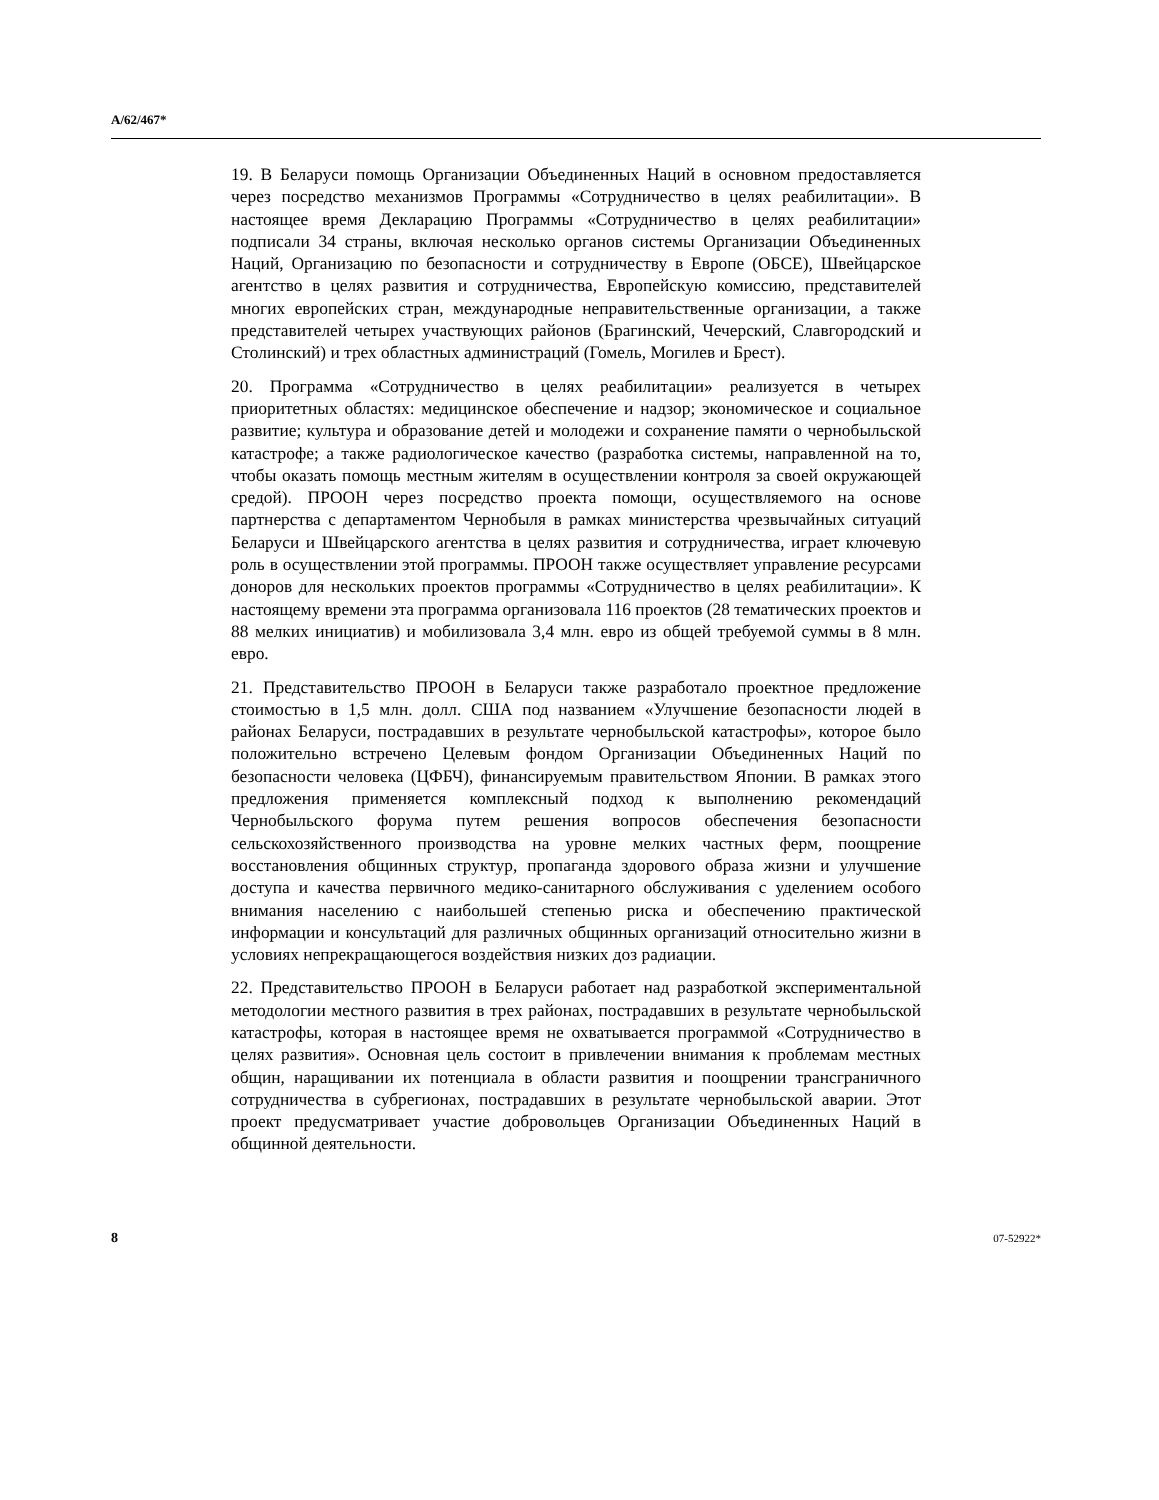A/62/467*
19. В Беларуси помощь Организации Объединенных Наций в основном предоставляется через посредство механизмов Программы «Сотрудничество в целях реабилитации». В настоящее время Декларацию Программы «Сотрудничество в целях реабилитации» подписали 34 страны, включая несколько органов системы Организации Объединенных Наций, Организацию по безопасности и сотрудничеству в Европе (ОБСЕ), Швейцарское агентство в целях развития и сотрудничества, Европейскую комиссию, представителей многих европейских стран, международные неправительственные организации, а также представителей четырех участвующих районов (Брагинский, Чечерский, Славгородский и Столинский) и трех областных администраций (Гомель, Могилев и Брест).
20. Программа «Сотрудничество в целях реабилитации» реализуется в четырех приоритетных областях: медицинское обеспечение и надзор; экономическое и социальное развитие; культура и образование детей и молодежи и сохранение памяти о чернобыльской катастрофе; а также радиологическое качество (разработка системы, направленной на то, чтобы оказать помощь местным жителям в осуществлении контроля за своей окружающей средой). ПРООН через посредство проекта помощи, осуществляемого на основе партнерства с департаментом Чернобыля в рамках министерства чрезвычайных ситуаций Беларуси и Швейцарского агентства в целях развития и сотрудничества, играет ключевую роль в осуществлении этой программы. ПРООН также осуществляет управление ресурсами доноров для нескольких проектов программы «Сотрудничество в целях реабилитации». К настоящему времени эта программа организовала 116 проектов (28 тематических проектов и 88 мелких инициатив) и мобилизовала 3,4 млн. евро из общей требуемой суммы в 8 млн. евро.
21. Представительство ПРООН в Беларуси также разработало проектное предложение стоимостью в 1,5 млн. долл. США под названием «Улучшение безопасности людей в районах Беларуси, пострадавших в результате чернобыльской катастрофы», которое было положительно встречено Целевым фондом Организации Объединенных Наций по безопасности человека (ЦФБЧ), финансируемым правительством Японии. В рамках этого предложения применяется комплексный подход к выполнению рекомендаций Чернобыльского форума путем решения вопросов обеспечения безопасности сельскохозяйственного производства на уровне мелких частных ферм, поощрение восстановления общинных структур, пропаганда здорового образа жизни и улучшение доступа и качества первичного медико-санитарного обслуживания с уделением особого внимания населению с наибольшей степенью риска и обеспечению практической информации и консультаций для различных общинных организаций относительно жизни в условиях непрекращающегося воздействия низких доз радиации.
22. Представительство ПРООН в Беларуси работает над разработкой экспериментальной методологии местного развития в трех районах, пострадавших в результате чернобыльской катастрофы, которая в настоящее время не охватывается программой «Сотрудничество в целях развития». Основная цель состоит в привлечении внимания к проблемам местных общин, наращивании их потенциала в области развития и поощрении трансграничного сотрудничества в субрегионах, пострадавших в результате чернобыльской аварии. Этот проект предусматривает участие добровольцев Организации Объединенных Наций в общинной деятельности.
8 07-52922*